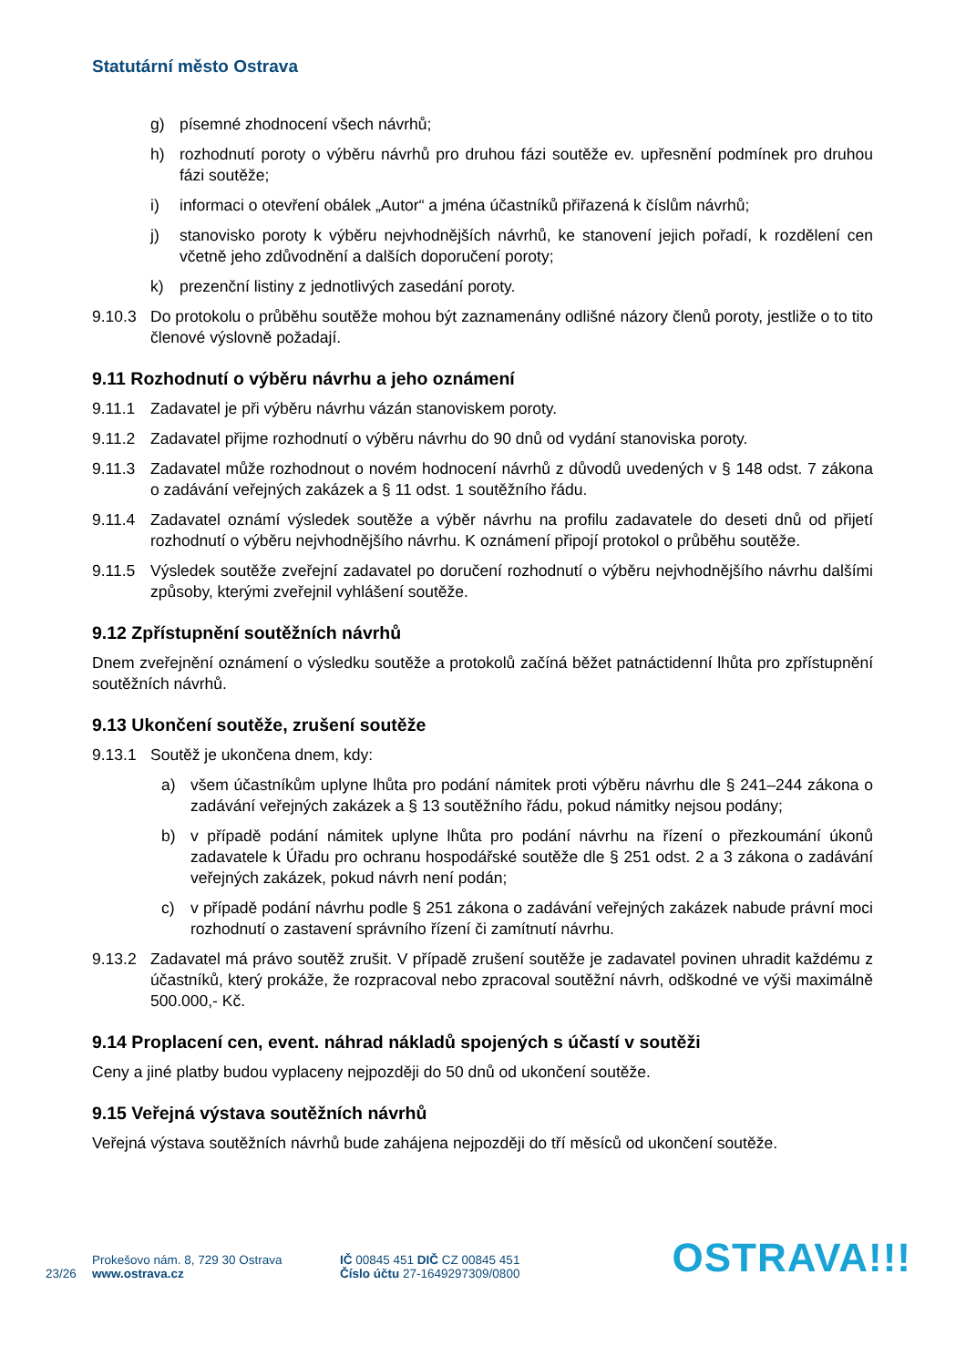Statutární město Ostrava
g) písemné zhodnocení všech návrhů;
h) rozhodnutí poroty o výběru návrhů pro druhou fázi soutěže ev. upřesnění podmínek pro druhou fázi soutěže;
i) informaci o otevření obálek „Autor“ a jména účastníků přiřazená k číslům návrhů;
j) stanovisko poroty k výběru nejvhodnějších návrhů, ke stanovení jejich pořadí, k rozdělení cen včetně jeho zdůvodnění a dalších doporučení poroty;
k) prezenční listiny z jednotlivých zasedání poroty.
9.10.3 Do protokolu o průběhu soutěže mohou být zaznamenány odlišné názory členů poroty, jestliže o to tito členové výslovně požadají.
9.11 Rozhodnutí o výběru návrhu a jeho oznámení
9.11.1 Zadavatel je při výběru návrhu vázán stanoviskem poroty.
9.11.2 Zadavatel přijme rozhodnutí o výběru návrhu do 90 dnů od vydání stanoviska poroty.
9.11.3 Zadavatel může rozhodnout o novém hodnocení návrhů z důvodů uvedených v § 148 odst. 7 zákona o zadávání veřejných zakázek a § 11 odst. 1 soutěžního řádu.
9.11.4 Zadavatel oznámí výsledek soutěže a výběr návrhu na profilu zadavatele do deseti dnů od přijetí rozhodnutí o výběru nejvhodnějšího návrhu. K oznámení připojí protokol o průběhu soutěže.
9.11.5 Výsledek soutěže zveřejní zadavatel po doručení rozhodnutí o výběru nejvhodnějšího návrhu dalšími způsoby, kterými zveřejnil vyhlášení soutěže.
9.12 Zpřístupnění soutěžních návrhů
Dnem zveřejnění oznámení o výsledku soutěže a protokolů začíná běžet patnáctidenní lhůta pro zpřístupnění soutěžních návrhů.
9.13 Ukončení soutěže, zrušení soutěže
9.13.1 Soutěž je ukončena dnem, kdy:
a) všem účastníkům uplyne lhůta pro podání námitek proti výběru návrhu dle § 241–244 zákona o zadávání veřejných zakázek a § 13 soutěžního řádu, pokud námitky nejsou podány;
b) v případě podání námitek uplyne lhůta pro podání návrhu na řízení o přezkoumání úkonů zadavatele k Úřadu pro ochranu hospodářské soutěže dle § 251 odst. 2 a 3 zákona o zadávání veřejných zakázek, pokud návrh není podán;
c) v případě podání návrhu podle § 251 zákona o zadávání veřejných zakázek nabude právní moci rozhodnutí o zastavení správního řízení či zamítnutí návrhu.
9.13.2 Zadavatel má právo soutěž zrušit. V případě zrušení soutěže je zadavatel povinen uhradit každému z účastníků, který prokáže, že rozpracoval nebo zpracoval soutěžní návrh, odškodné ve výši maximálně 500.000,- Kč.
9.14 Proplacení cen, event. náhrad nákladů spojených s účastí v soutěži
Ceny a jiné platby budou vyplaceny nejpozději do 50 dnů od ukončení soutěže.
9.15 Veřejná výstava soutěžních návrhů
Veřejná výstava soutěžních návrhů bude zahájena nejpozději do tří měsíců od ukončení soutěže.
23/26
Prokešovo nám. 8, 729 30 Ostrava
www.ostrava.cz
IČ 00845 451 DIČ CZ 00845 451
Číslo účtu 27-1649297309/0800
OSTRAVA!!!